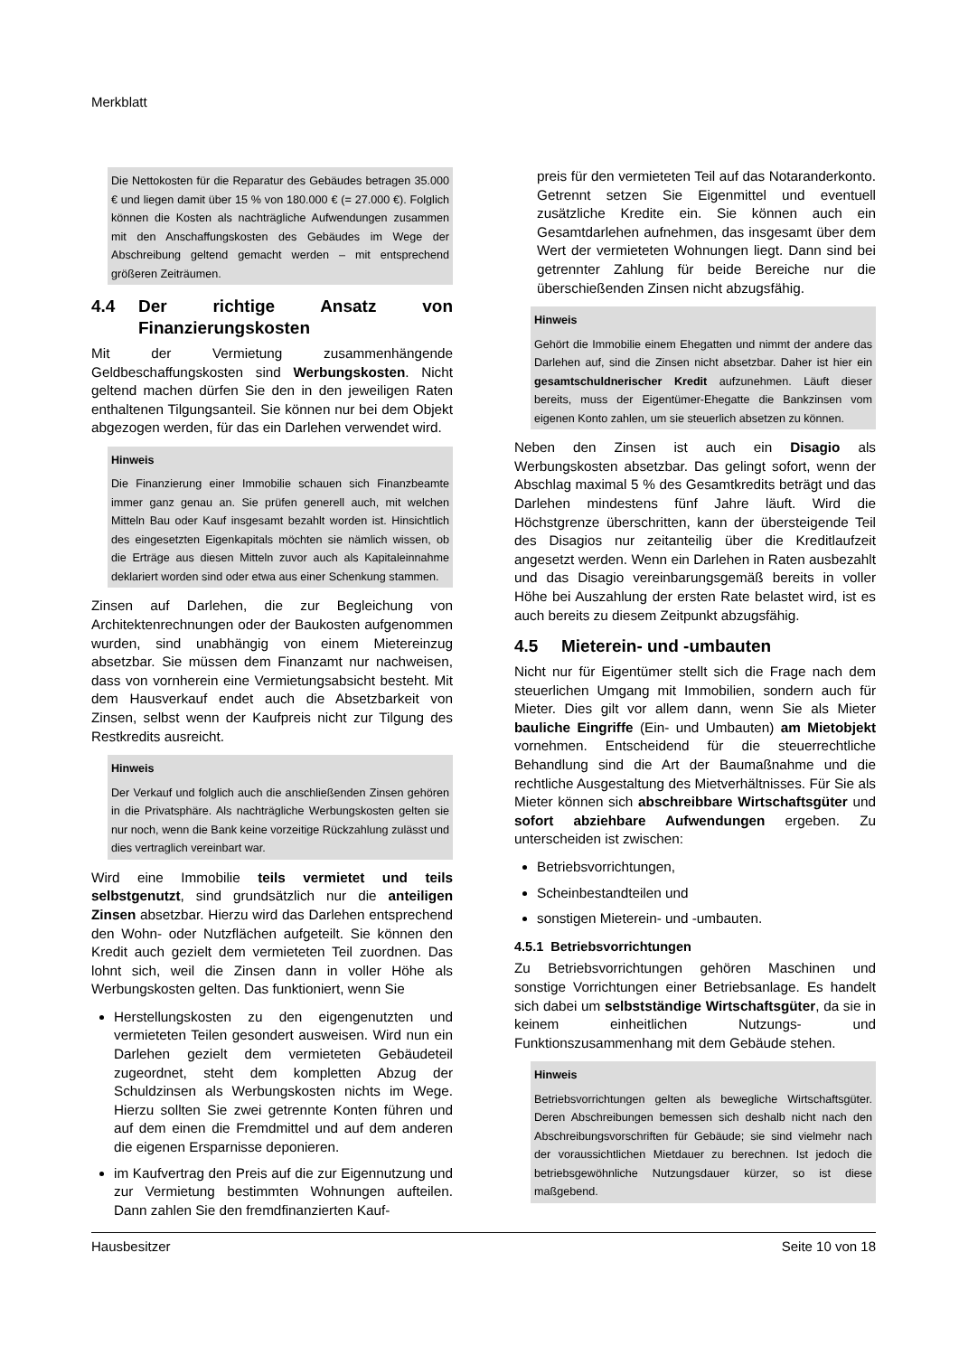Merkblatt
Die Nettokosten für die Reparatur des Gebäudes betragen 35.000 € und liegen damit über 15 % von 180.000 € (= 27.000 €). Folglich können die Kosten als nachträgliche Aufwendungen zusammen mit den Anschaffungskosten des Gebäudes im Wege der Abschreibung geltend gemacht werden – mit entsprechend größeren Zeiträumen.
4.4 Der richtige Ansatz von Finanzierungskosten
Mit der Vermietung zusammenhängende Geldbeschaffungskosten sind Werbungskosten. Nicht geltend machen dürfen Sie den in den jeweiligen Raten enthaltenen Tilgungsanteil. Sie können nur bei dem Objekt abgezogen werden, für das ein Darlehen verwendet wird.
Hinweis
Die Finanzierung einer Immobilie schauen sich Finanzbeamte immer ganz genau an. Sie prüfen generell auch, mit welchen Mitteln Bau oder Kauf insgesamt bezahlt worden ist. Hinsichtlich des eingesetzten Eigenkapitals möchten sie nämlich wissen, ob die Erträge aus diesen Mitteln zuvor auch als Kapitaleinnahme deklariert worden sind oder etwa aus einer Schenkung stammen.
Zinsen auf Darlehen, die zur Begleichung von Architektenrechnungen oder der Baukosten aufgenommen wurden, sind unabhängig von einem Mietereinzug absetzbar. Sie müssen dem Finanzamt nur nachweisen, dass von vornherein eine Vermietungsabsicht besteht. Mit dem Hausverkauf endet auch die Absetzbarkeit von Zinsen, selbst wenn der Kaufpreis nicht zur Tilgung des Restkredits ausreicht.
Hinweis
Der Verkauf und folglich auch die anschließenden Zinsen gehören in die Privatsphäre. Als nachträgliche Werbungskosten gelten sie nur noch, wenn die Bank keine vorzeitige Rückzahlung zulässt und dies vertraglich vereinbart war.
Wird eine Immobilie teils vermietet und teils selbstgenutzt, sind grundsätzlich nur die anteiligen Zinsen absetzbar. Hierzu wird das Darlehen entsprechend den Wohn- oder Nutzflächen aufgeteilt. Sie können den Kredit auch gezielt dem vermieteten Teil zuordnen. Das lohnt sich, weil die Zinsen dann in voller Höhe als Werbungskosten gelten. Das funktioniert, wenn Sie
Herstellungskosten zu den eigengenutzten und vermieteten Teilen gesondert ausweisen. Wird nun ein Darlehen gezielt dem vermieteten Gebäudeteil zugeordnet, steht dem kompletten Abzug der Schuldzinsen als Werbungskosten nichts im Wege. Hierzu sollten Sie zwei getrennte Konten führen und auf dem einen die Fremdmittel und auf dem anderen die eigenen Ersparnisse deponieren.
im Kaufvertrag den Preis auf die zur Eigennutzung und zur Vermietung bestimmten Wohnungen aufteilen. Dann zahlen Sie den fremdfinanzierten Kauf-
preis für den vermieteten Teil auf das Notaranderkonto. Getrennt setzen Sie Eigenmittel und eventuell zusätzliche Kredite ein. Sie können auch ein Gesamtdarlehen aufnehmen, das insgesamt über dem Wert der vermieteten Wohnungen liegt. Dann sind bei getrennter Zahlung für beide Bereiche nur die überschießenden Zinsen nicht abzugsfähig.
Hinweis
Gehört die Immobilie einem Ehegatten und nimmt der andere das Darlehen auf, sind die Zinsen nicht absetzbar. Daher ist hier ein gesamtschuldnerischer Kredit aufzunehmen. Läuft dieser bereits, muss der Eigentümer-Ehegatte die Bankzinsen vom eigenen Konto zahlen, um sie steuerlich absetzen zu können.
Neben den Zinsen ist auch ein Disagio als Werbungskosten absetzbar. Das gelingt sofort, wenn der Abschlag maximal 5 % des Gesamtkredits beträgt und das Darlehen mindestens fünf Jahre läuft. Wird die Höchstgrenze überschritten, kann der übersteigende Teil des Disagios nur zeitanteilig über die Kreditlaufzeit angesetzt werden. Wenn ein Darlehen in Raten ausbezahlt und das Disagio vereinbarungsgemäß bereits in voller Höhe bei Auszahlung der ersten Rate belastet wird, ist es auch bereits zu diesem Zeitpunkt abzugsfähig.
4.5 Mieterein- und -umbauten
Nicht nur für Eigentümer stellt sich die Frage nach dem steuerlichen Umgang mit Immobilien, sondern auch für Mieter. Dies gilt vor allem dann, wenn Sie als Mieter bauliche Eingriffe (Ein- und Umbauten) am Mietobjekt vornehmen. Entscheidend für die steuerrechtliche Behandlung sind die Art der Baumaßnahme und die rechtliche Ausgestaltung des Mietverhältnisses. Für Sie als Mieter können sich abschreibbare Wirtschaftsgüter und sofort abziehbare Aufwendungen ergeben. Zu unterscheiden ist zwischen:
Betriebsvorrichtungen,
Scheinbestandteilen und
sonstigen Mieterein- und -umbauten.
4.5.1 Betriebsvorrichtungen
Zu Betriebsvorrichtungen gehören Maschinen und sonstige Vorrichtungen einer Betriebsanlage. Es handelt sich dabei um selbstständige Wirtschaftsgüter, da sie in keinem einheitlichen Nutzungs- und Funktionszusammenhang mit dem Gebäude stehen.
Hinweis
Betriebsvorrichtungen gelten als bewegliche Wirtschaftsgüter. Deren Abschreibungen bemessen sich deshalb nicht nach den Abschreibungsvorschriften für Gebäude; sie sind vielmehr nach der voraussichtlichen Mietdauer zu berechnen. Ist jedoch die betriebsgewöhnliche Nutzungsdauer kürzer, so ist diese maßgebend.
Hausbesitzer Seite 10 von 18